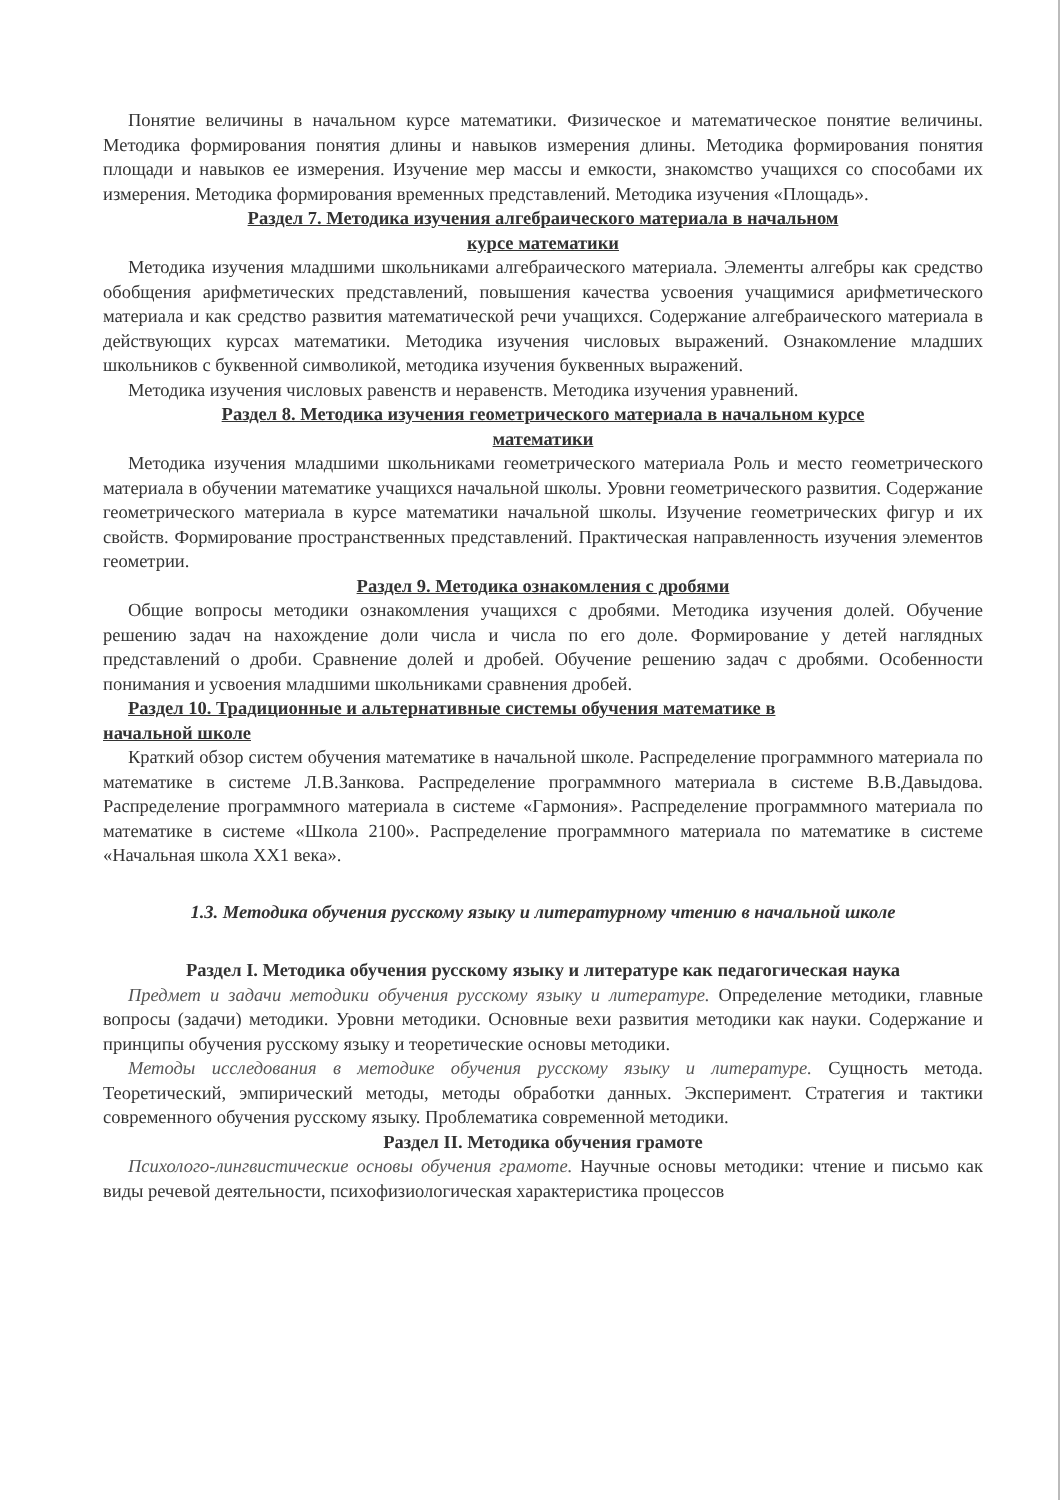Понятие величины в начальном курсе математики. Физическое и математическое понятие величины. Методика формирования понятия длины и навыков измерения длины. Методика формирования понятия площади и навыков ее измерения. Изучение мер массы и емкости, знакомство учащихся со способами их измерения. Методика формирования временных представлений. Методика изучения «Площадь».
Раздел 7. Методика изучения алгебраического материала в начальном
курсе математики
Методика изучения младшими школьниками алгебраического материала. Элементы алгебры как средство обобщения арифметических представлений, повышения качества усвоения учащимися арифметического материала и как средство развития математической речи учащихся. Содержание алгебраического материала в действующих курсах математики. Методика изучения числовых выражений. Ознакомление младших школьников с буквенной символикой, методика изучения буквенных выражений.
Методика изучения числовых равенств и неравенств. Методика изучения уравнений.
Раздел 8. Методика изучения геометрического материала в начальном курсе
математики
Методика изучения младшими школьниками геометрического материала Роль и место геометрического материала в обучении математике учащихся начальной школы. Уровни геометрического развития. Содержание геометрического материала в курсе математики начальной школы. Изучение геометрических фигур и их свойств. Формирование пространственных представлений. Практическая направленность изучения элементов геометрии.
Раздел 9. Методика ознакомления с дробями
Общие вопросы методики ознакомления учащихся с дробями. Методика изучения долей. Обучение решению задач на нахождение доли числа и числа по его доле. Формирование у детей наглядных представлений о дроби. Сравнение долей и дробей. Обучение решению задач с дробями. Особенности понимания и усвоения младшими школьниками сравнения дробей.
Раздел 10. Традиционные и альтернативные системы обучения математике в
начальной школе
Краткий обзор систем обучения математике в начальной школе. Распределение программного материала по математике в системе Л.В.Занкова. Распределение программного материала в системе В.В.Давыдова. Распределение программного материала в системе «Гармония». Распределение программного материала по математике в системе «Школа 2100». Распределение программного материала по математике в системе «Начальная школа XX1 века».
1.3. Методика обучения русскому языку и литературному чтению в начальной школе
Раздел I. Методика обучения русскому языку и литературе как педагогическая наука
Предмет и задачи методики обучения русскому языку и литературе. Определение методики, главные вопросы (задачи) методики. Уровни методики. Основные вехи развития методики как науки. Содержание и принципы обучения русскому языку и теоретические основы методики.
Методы исследования в методике обучения русскому языку и литературе. Сущность метода. Теоретический, эмпирический методы, методы обработки данных. Эксперимент. Стратегия и тактики современного обучения русскому языку. Проблематика современной методики.
Раздел II. Методика обучения грамоте
Психолого-лингвистические основы обучения грамоте. Научные основы методики: чтение и письмо как виды речевой деятельности, психофизиологическая характеристика процессов